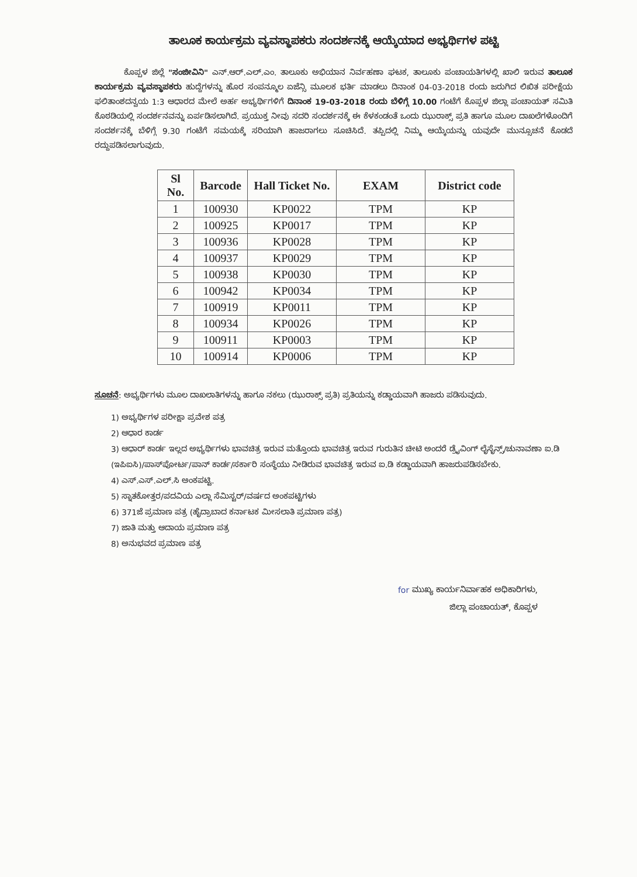ತಾಲೂಕ ಕಾರ್ಯಕ್ರಮ ವ್ಯವಸ್ಥಾಪಕರು ಸಂದರ್ಶನಕ್ಕೆ ಆಯ್ಕೆಯಾದ ಅಭ್ಯರ್ಥಿಗಳ ಪಟ್ಟಿ
ಕೊಪ್ಪಳ ಜಿಲ್ಲೆ "ಸಂಜೀವಿನಿ" ಎನ್.ಆರ್.ಎಲ್.ಎಂ. ತಾಲೂಕು ಅಭಿಯಾನ ನಿರ್ವಹಣಾ ಘಟಕ, ತಾಲೂಕು ಪಂಚಾಯತಿಗಳಲ್ಲಿ ಖಾಲಿ ಇರುವ ತಾಲೂಕ ಕಾರ್ಯಕ್ರಮ ವ್ಯವಸ್ಥಾಪಕರು ಹುದ್ದೆಗಳನ್ನು ಹೊರ ಸಂಪನ್ಮೂಲ ಏಜೆನ್ಸಿ ಮೂಲಕ ಭರ್ತಿ ಮಾಡಲು ದಿನಾಂಕ 04-03-2018 ರಂದು ಜರುಗಿದ ಲಿಖಿತ ಪರೀಕ್ಷೆಯ ಫಲಿತಾಂಶದನ್ವಯ 1:3 ಆಧಾರದ ಮೇಲೆ ಅರ್ಹ ಅಭ್ಯರ್ಥಿಗಳಿಗೆ ದಿನಾಂಕ 19-03-2018 ರಂದು ಬೆಳಿಗ್ಗೆ 10.00 ಗಂಟೆಗೆ ಕೊಪ್ಪಳ ಜಿಲ್ಲಾ ಪಂಚಾಯತ್ ಸಮಿತಿ ಕೊಠಡಿಯಲ್ಲಿ ಸಂದರ್ಶನವನ್ನು ಏರ್ಪಡಿಸಲಾಗಿದೆ. ಪ್ರಯುಕ್ತ ನೀವು ಸದರಿ ಸಂದರ್ಶನಕ್ಕೆ ಈ ಕೆಳಕಂಡಂತೆ ಒಂದು ಝುರಾಕ್ಸ್ ಪ್ರತಿ ಹಾಗೂ ಮೂಲ ದಾಖಲೆಗಳೊಂದಿಗೆ ಸಂದರ್ಶನಕ್ಕೆ ಬೆಳಿಗ್ಗೆ 9.30 ಗಂಟೆಗೆ ಸಮಯಕ್ಕೆ ಸರಿಯಾಗಿ ಹಾಜರಾಗಲು ಸೂಚಿಸಿದೆ. ತಪ್ಪಿದಲ್ಲಿ ನಿಮ್ಮ ಆಯ್ಕೆಯನ್ನು ಯವುದೇ ಮುನ್ಸೂಚನೆ ಕೊಡದೆ ರದ್ದುಪಡಿಸಲಾಗುವುದು.
| Sl No. | Barcode | Hall Ticket No. | EXAM | District code |
| --- | --- | --- | --- | --- |
| 1 | 100930 | KP0022 | TPM | KP |
| 2 | 100925 | KP0017 | TPM | KP |
| 3 | 100936 | KP0028 | TPM | KP |
| 4 | 100937 | KP0029 | TPM | KP |
| 5 | 100938 | KP0030 | TPM | KP |
| 6 | 100942 | KP0034 | TPM | KP |
| 7 | 100919 | KP0011 | TPM | KP |
| 8 | 100934 | KP0026 | TPM | KP |
| 9 | 100911 | KP0003 | TPM | KP |
| 10 | 100914 | KP0006 | TPM | KP |
ಸೂಚನೆ: ಅಭ್ಯರ್ಥಿಗಳು ಮೂಲ ದಾಖಲಾತಿಗಳನ್ನು ಹಾಗೂ ನಕಲು (ಝುರಾಕ್ಸ್ ಪ್ರತಿ) ಪ್ರತಿಯನ್ನು ಕಡ್ಡಾಯವಾಗಿ ಹಾಜರು ಪಡಿಸುವುದು.
1) ಅಭ್ಯರ್ಥಿಗಳ ಪರೀಕ್ಷಾ ಪ್ರವೇಶ ಪತ್ರ
2) ಆಧಾರ ಕಾರ್ಡ
3) ಆಧಾರ್ ಕಾರ್ಡ ಇಲ್ಲದ ಅಭ್ಯರ್ಥಿಗಳು ಭಾವಚಿತ್ರ ಇರುವ ಮತ್ತೊಂದು ಭಾವಚಿತ್ರ ಇರುವ ಗುರುತಿನ ಚೀಟಿ ಅಂದರೆ ಡ್ರೈವಿಂಗ್ ಲೈಸೈನ್ಸ್/ಚುನಾವಣಾ ಐ.ಡಿ (ಇಪಿಐಸಿ)/ಪಾಸ್‌ಪೋರ್ಟ/ಪಾನ್ ಕಾರ್ಡ/ಸರ್ಕಾರಿ ಸಂಸ್ಥೆಯು ನೀಡಿರುವ ಭಾವಚಿತ್ರ ಇರುವ ಐ.ಡಿ ಕಡ್ಡಾಯವಾಗಿ ಹಾಜರುಪಡಿಸಬೇಕು.
4) ಎಸ್.ಎಸ್.ಎಲ್.ಸಿ ಅಂಕಪಟ್ಟಿ.
5) ಸ್ನಾತಕೋತ್ತರ/ಪದವಿಯ ಎಲ್ಲಾ ಸೆಮಿಸ್ಟರ್/ವರ್ಷದ ಅಂಕಪಟ್ಟಿಗಳು
6) 371ಜೆ ಪ್ರಮಾಣ ಪತ್ರ (ಹೈದ್ರಾಬಾದ ಕರ್ನಾಟಕ ಮೀಸಲಾತಿ ಪ್ರಮಾಣ ಪತ್ರ)
7) ಜಾತಿ ಮತ್ತು ಆದಾಯ ಪ್ರಮಾಣ ಪತ್ರ
8) ಅನುಭವದ ಪ್ರಮಾಣ ಪತ್ರ
for ಮುಖ್ಯ ಕಾರ್ಯನಿರ್ವಾಹಕ ಅಧಿಕಾರಿಗಳು,
ಜಿಲ್ಲಾ ಪಂಚಾಯತ್, ಕೊಪ್ಪಳ